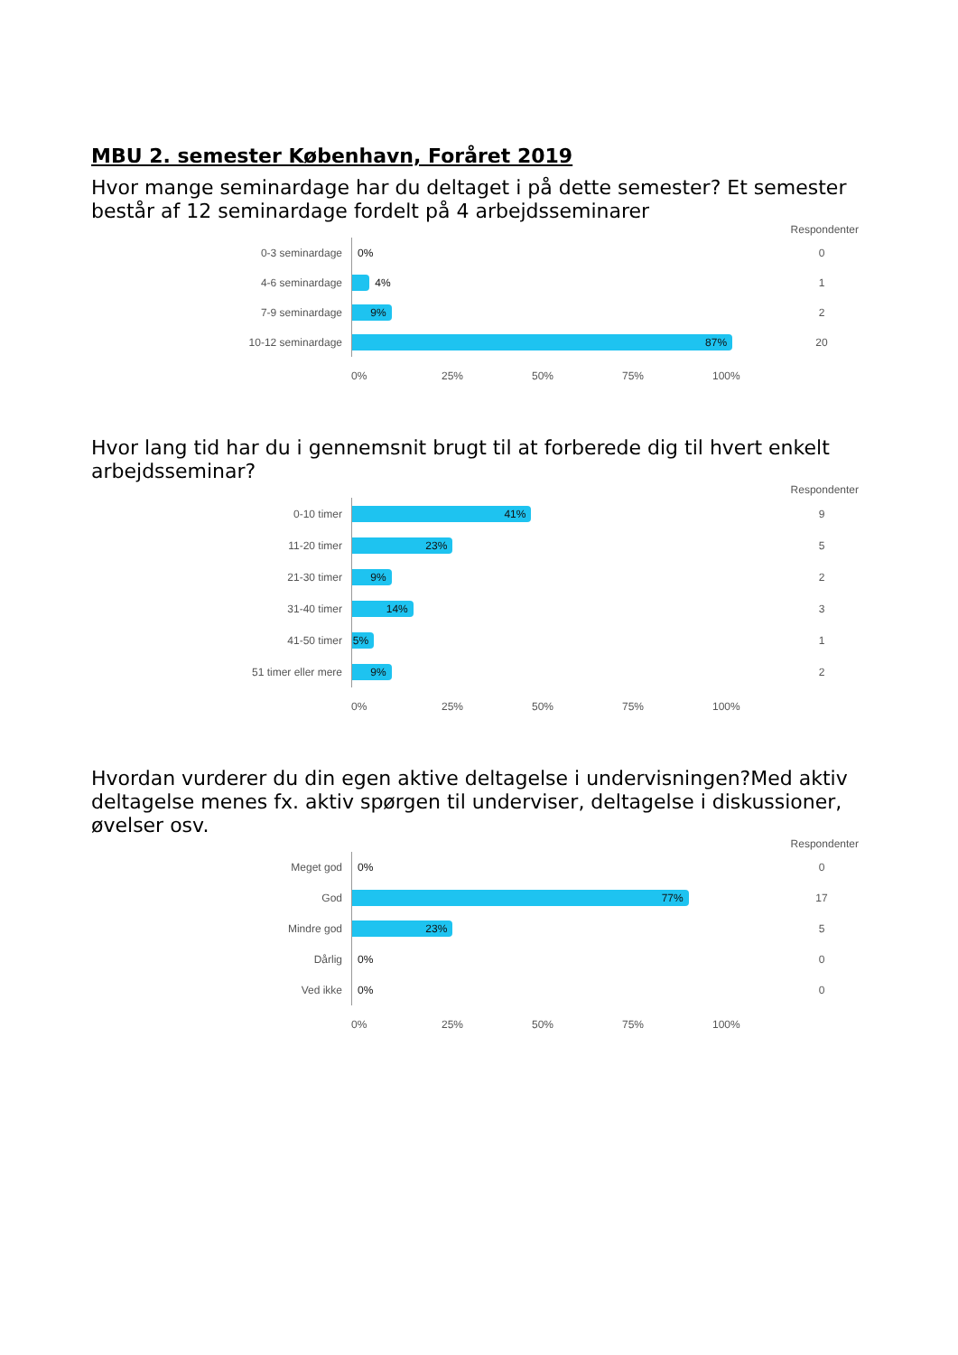MBU 2. semester København, Foråret 2019
Hvor mange seminardage har du deltaget i på dette semester? Et semester består af 12 seminardage fordelt på 4 arbejdsseminarer
Respondenter
0-3 seminardage
0%
0
4-6 seminardage
4%
1
7-9 seminardage
9%
2
10-12 seminardage
87%
20
0% 25% 50% 75% 100%
Hvor lang tid har du i gennemsnit brugt til at forberede dig til hvert enkelt arbejdsseminar?
Respondenter
0-10 timer
41%
9
11-20 timer
23%
5
21-30 timer
9%
2
31-40 timer
14%
3
41-50 timer
5%
1
51 timer eller mere
9%
2
0% 25% 50% 75% 100%
Hvordan vurderer du din egen aktive deltagelse i undervisningen?Med aktiv deltagelse menes fx. aktiv spørgen til underviser, deltagelse i diskussioner, øvelser osv.
Respondenter
Meget god
0%
0
God
77%
17
Mindre god
23%
5
Dårlig
0%
0
Ved ikke
0%
0
0% 25% 50% 75% 100%